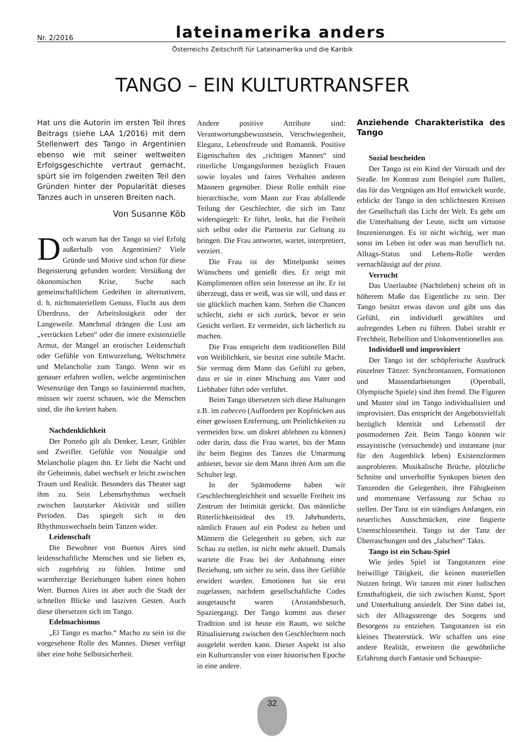Nr. 2/2016 lateinamerika anders
Österreichs Zeitschrift für Lateinamerika und die Karibik
TANGO – EIN KULTURTRANSFER
Hat uns die Autorin im ersten Teil ihres Beitrags (siehe LAA 1/2016) mit dem Stellenwert des Tango in Argentinien ebenso wie mit seiner weltweiten Erfolgsgeschichte vertraut gemacht, spürt sie im folgenden zweiten Teil den Gründen hinter der Popularität dieses Tanzes auch in unseren Breiten nach.
Von Susanne Köb
Doch warum hat der Tango so viel Erfolg außerhalb von Argentinien? Viele Gründe und Motive sind schon für diese Begeisterung gefunden worden: Versüßung der ökonomischen Krise, Suche nach gemeinschaftlichem Gedeihen in alternativem, d. h. nichtmateriellem Genuss, Flucht aus dem Überdruss, der Arbeitslosigkeit oder der Langeweile. Manchmal drängen die Lust am „verrückten Leben“ oder die innere existenzielle Armut, der Mangel an erotischer Leidenschaft oder Gefühle von Entwurzelung, Weltschmerz und Melancholie zum Tango. Wenn wir es genauer erfahren wollen, welche argentinischen Wesenszüge den Tango so faszinierend machen, müssen wir zuerst schauen, wie die Menschen sind, die ihn kreiert haben.
Nachdenklichkeit
Der Porteño gilt als Denker, Leser, Grübler und Zweifler. Gefühle von Nostalgie und Melancholie plagen ihn. Er liebt die Nacht und ihr Geheimnis, dabei wechselt er leicht zwischen Traum und Realität. Besonders das Theater sagt ihm zu. Sein Lebensrhythmus wechselt zwischen lautstarker Aktivität und stillen Perioden. Das spiegelt sich in den Rhythmuswechseln beim Tanzen wider.
Leidenschaft
Die Bewohner von Buenos Aires sind leidenschaftliche Menschen und sie lieben es, sich zugehörig zu fühlen. Intime und warmherzige Beziehungen haben einen hohen Wert. Buenos Aires ist aber auch die Stadt der schnellen Blicke und lasziven Gesten. Auch diese übersetzen sich im Tango.
Edelmachismus
„El Tango es macho.“ Macho zu sein ist die vorgesehene Rolle des Mannes. Dieser verfügt über eine hohe Selbstsicherheit.
Andere positive Attribute sind: Verantwortungsbewusstsein, Verschwiegenheit, Eleganz, Lebensfreude und Romantik. Positive Eigenschaften des „richtigen Mannes“ sind ritterliche Umgangsformen bezüglich Frauen sowie loyales und faires Verhalten anderen Männern gegenüber. Diese Rolle enthält eine hierarchische, vom Mann zur Frau abfallende Teilung der Geschlechter, die sich im Tanz widerspiegelt: Er führt, lenkt, hat die Freiheit sich selbst oder die Partnerin zur Geltung zu bringen. Die Frau antwortet, wartet, interpretiert, verziert.
Die Frau ist der Mittelpunkt seines Wünschens und genießt dies. Er zeigt mit Komplimenten offen sein Interesse an ihr. Er ist überzeugt, dass er weiß, was sie will, und dass er sie glücklich machen kann. Stehen die Chancen schlecht, zieht er sich zurück, bevor er sein Gesicht verliert. Er vermeidet, sich lächerlich zu machen.
Die Frau entspricht dem traditionellen Bild von Weiblichkeit, sie besitzt eine subtile Macht. Sie vermag dem Mann das Gefühl zu geben, dass er sie in einer Mischung aus Vater und Liebhaber führt oder verführt.
Beim Tango übersetzen sich diese Haltungen z.B. im cabeceo (Auffordern per Kopfnicken aus einer gewissen Entfernung, um Peinlichkeiten zu vermeiden bzw. um diskret ablehnen zu können) oder darin, dass die Frau wartet, bis der Mann ihr beim Beginn des Tanzes die Umarmung anbietet, bevor sie dem Mann ihren Arm um die Schulter legt.
In der Spätmoderne haben wir Geschlechtergleichheit und sexuelle Freiheit ins Zentrum der Intimität gerückt. Das männliche Ritterlichkeitsideal des 19. Jahrhunderts, nämlich Frauen auf ein Podest zu heben und Männern die Gelegenheit zu geben, sich zur Schau zu stellen, ist nicht mehr aktuell. Damals wartete die Frau bei der Anbahnung einer Beziehung, um sicher zu sein, dass ihre Gefühle erwidert wurden. Emotionen hat sie erst zugelassen, nachdem gesellschaftliche Codes ausgetauscht waren (Anstandsbesuch, Spaziergang). Der Tango kommt aus dieser Tradition und ist heute ein Raum, wo solche Ritualisierung zwischen den Geschlechtern noch ausgelebt werden kann. Dieser Aspekt ist also ein Kulturtransfer von einer historischen Epoche in eine andere.
Anziehende Charakteristika des Tango
Sozial bescheiden
Der Tango ist ein Kind der Vorstadt und der Straße. Im Kontrast zum Beispiel zum Ballett, das für das Vergnügen am Hof entwickelt wurde, erblickt der Tango in den schlichtesten Kreisen der Gesellschaft das Licht der Welt. Es geht um die Unterhaltung der Leute, nicht um virtuose Inszenierungen. Es ist nicht wichtig, wer man sonst im Leben ist oder was man beruflich tut. Alltags-Status und Lebens-Rolle werden vernachlässigt auf der pista.
Verrucht
Das Unerlaubte (Nachtleben) scheint oft in höherem Maße das Eigentliche zu sein. Der Tango besitzt etwas davon und gibt uns das Gefühl, ein individuell gewähltes und aufregendes Leben zu führen. Dabei strahlt er Frechheit, Rebellion und Unkonventionelles aus.
Individuell und improvisiert
Der Tango ist der schöpferische Ausdruck einzelner Tänzer. Synchrontanzen, Formationen und Massendarbietungen (Opernball, Olympische Spiele) sind ihm fremd. Die Figuren und Muster sind im Tango individualisiert und improvisiert. Das entspricht der Angebotsvielfalt bezüglich Identität und Lebensstil der postmodernen Zeit. Beim Tango können wir essayistische (versuchende) und instantane (nur für den Augenblick leben) Existenzformen ausprobieren. Musikalische Brüche, plötzliche Schnitte und unverhoffte Synkopen bieten den Tanzenden die Gelegenheit, ihre Fähigkeiten und momentane Verfassung zur Schau zu stellen. Der Tanz ist ein ständiges Anfangen, ein neuerliches Ausschmücken, eine fingierte Unentschlossenheit. Tango ist der Tanz der Überraschungen und des „falschen“ Takts.
Tango ist ein Schau-Spiel
Wie jedes Spiel ist Tangotanzen eine freiwillige Tätigkeit, die keinen materiellen Nutzen bringt. Wir tanzen mit einer ludischen Ernsthaftigkeit, die sich zwischen Kunst, Sport und Unterhaltung ansiedelt. Der Sinn dabei ist, sich der Alltagsstrenge des Sorgens und Besorgens zu entziehen. Tangotanzen ist ein kleines Theaterstück. Wir schaffen uns eine andere Realität, erweitern die gewöhnliche Erfahrung durch Fantasie und Schauspie-
32